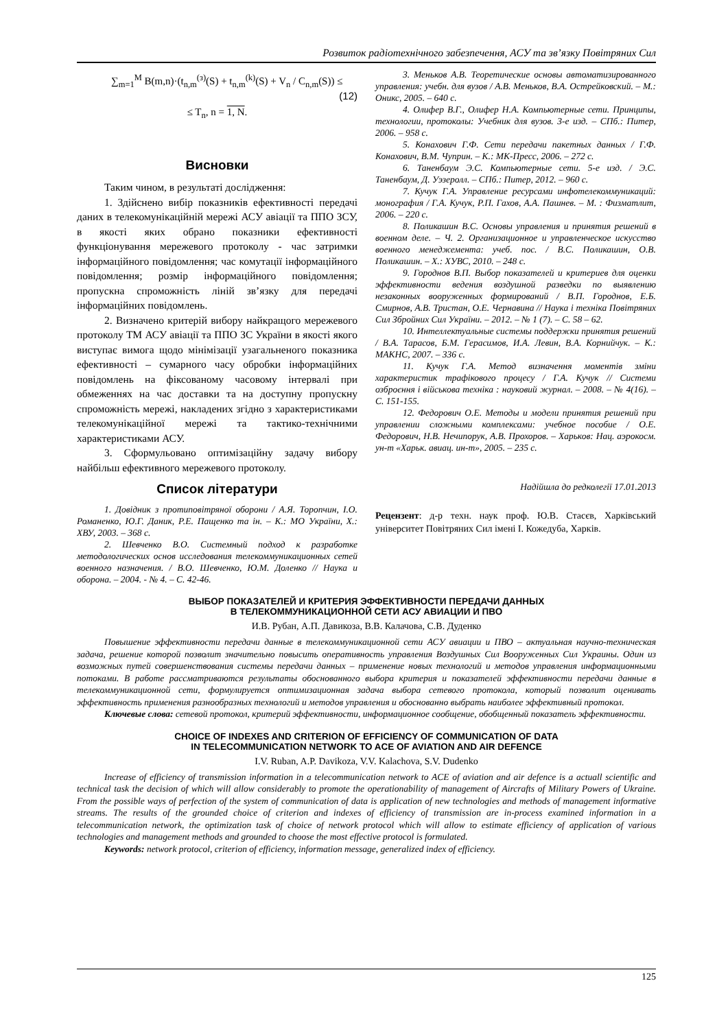Розвиток радіотехнічного забезпечення, АСУ та зв’язку Повітряних Сил
∑<sub>m=1</sub><sup>M</sup> B(m,n)·(t<sub>n,m</sub><sup>(з)</sup>(S) + t<sub>n,m</sub><sup>(k)</sup>(S) + V<sub>n</sub> / C<sub>n,m</sub>(S)) ≤ (12)
≤ T<sub>n</sub>, n = 1, N.
Висновки
Таким чином, в результаті дослідження:
1. Здійснено вибір показників ефективності передачі даних в телекомунікаційній мережі АСУ авіації та ППО ЗСУ, в якості яких обрано показники ефективності функціонування мережевого протоколу - час затримки інформаційного повідомлення; час комутації інформаційного повідомлення; розмір інформаційного повідомлення; пропускна спроможність ліній зв’язку для передачі інформаційних повідомлень.
2. Визначено критерій вибору найкращого мережевого протоколу ТМ АСУ авіації та ППО ЗС України в якості якого виступає вимога щодо мінімізації узагальненого показника ефективності – сумарного часу обробки інформаційних повідомлень на фіксованому часовому інтервалі при обмеженнях на час доставки та на доступну пропускну спроможність мережі, накладених згідно з характеристиками телекомунікаційної мережі та тактико-технічними характеристиками АСУ.
3. Сформульовано оптимізаційну задачу вибору найбільш ефективного мережевого протоколу.
Список літератури
1. Довідник з протиповітряної оборони / А.Я. Торопчин, І.О. Романенко, Ю.Г. Даник, Р.Е. Пащенко та ін. – К.: МО України, Х.: ХВУ, 2003. – 368 с.
2. Шевченко В.О. Системный подход к разработке методологических основ исследования телекоммуникационных сетей военного назначения. / В.О. Шевченко, Ю.М. Доленко // Наука и оборона. – 2004. - № 4. – С. 42-46.
3. Меньков А.В. Теоретические основы автоматизированного управления: учебн. для вузов / А.В. Меньков, В.А. Острейковский. – М.: Оникс, 2005. – 640 с.
4. Олифер В.Г., Олифер Н.А. Компьютерные сети. Принципы, технологии, протоколы: Учебник для вузов. 3-е изд. – СПб.: Питер, 2006. – 958 с.
5. Конахович Г.Ф. Сети передачи пакетных данных / Г.Ф. Конахович, В.М. Чуприн. – К.: МК-Пресс, 2006. – 272 с.
6. Таненбаум Э.С. Компьютерные сети. 5-е изд. / Э.С. Таненбаум, Д. Уэзеролл. – СПб.: Питер, 2012. – 960 с.
7. Кучук Г.А. Управление ресурсами инфотелекоммуникаций: монография / Г.А. Кучук, Р.П. Гахов, А.А. Пашнев. – М. : Физматлит, 2006. – 220 с.
8. Поликашин В.С. Основы управления и принятия решений в военном деле. – Ч. 2. Организационное и управленческое искусство военного менеджемента: учеб. пос. / В.С. Поликашин, О.В. Поликашин. – Х.: ХУВС, 2010. – 248 с.
9. Городнов В.П. Выбор показателей и критериев для оценки эффективности ведения воздушной разведки по выявлению незаконных вооруженных формирований / В.П. Городнов, Е.Б. Смирнов, А.В. Тристан, О.Е. Чернавина // Наука і техніка Повітряних Сил Збройних Сил України. – 2012. – № 1 (7). – С. 58 – 62.
10. Интеллектуальные системы поддержки принятия решений / В.А. Тарасов, Б.М. Герасимов, И.А. Левин, В.А. Корнийчук. – К.: МАКНС, 2007. – 336 с.
11. Кучук Г.А. Метод визначення моментів зміни характеристик трафікового процесу / Г.А. Кучук // Системи озброєння і військова техніка : науковий журнал. – 2008. – № 4(16). – С. 151-155.
12. Федорович О.Е. Методы и модели принятия решений при управлении сложными комплексами: учебное пособие / О.Е. Федорович, Н.В. Нечипорук, А.В. Прохоров. – Харьков: Нац. аэрокосм. ун-т «Харьк. авиац. ин-т», 2005. – 235 с.
Надійшла до редколегії 17.01.2013
Рецензент: д-р техн. наук проф. Ю.В. Стасєв, Харківський університет Повітряних Сил імені І. Кожедуба, Харків.
ВЫБОР ПОКАЗАТЕЛЕЙ И КРИТЕРИЯ ЭФФЕКТИВНОСТИ ПЕРЕДАЧИ ДАННЫХ
В ТЕЛЕКОММУНИКАЦИОННОЙ СЕТИ АСУ АВИАЦИИ И ПВО
И.В. Рубан, А.П. Давикоза, В.В. Калачова, С.В. Дуденко
Повышение эффективности передачи данные в телекоммуникационной сети АСУ авиации и ПВО – актуальная научно-техническая задача, решение которой позволит значительно повысить оперативность управления Воздушных Сил Вооруженных Сил Украины. Один из возможных путей совершенствования системы передачи данных – применение новых технологий и методов управления информационными потоками. В работе рассматриваются результаты обоснованного выбора критерия и показателей эффективности передачи данные в телекоммуникационной сети, формулируется оптимизационная задача выбора сетевого протокола, который позволит оценивать эффективность применения разнообразных технологий и методов управления и обоснованно выбрать наиболее эффективный протокол.
Ключевые слова: сетевой протокол, критерий эффективности, информационное сообщение, обобщенный показатель эффективности.
CHOICE OF INDEXES AND CRITERION OF EFFICIENCY OF COMMUNICATION OF DATA
IN TELECOMMUNICATION NETWORK TO ACE OF AVIATION AND AIR DEFENCE
I.V. Ruban, A.P. Davikoza, V.V. Kalachova, S.V. Dudenko
Increase of efficiency of transmission information in a telecommunication network to ACE of aviation and air defence is a actuall scientific and technical task the decision of which will allow considerably to promote the operationability of management of Aircrafts of Military Powers of Ukraine. From the possible ways of perfection of the system of communication of data is application of new technologies and methods of management informative streams. The results of the grounded choice of criterion and indexes of efficiency of transmission are in-process examined information in a telecommunication network, the optimization task of choice of network protocol which will allow to estimate efficiency of application of various technologies and management methods and grounded to choose the most effective protocol is formulated.
Keywords: network protocol, criterion of efficiency, information message, generalized index of efficiency.
125